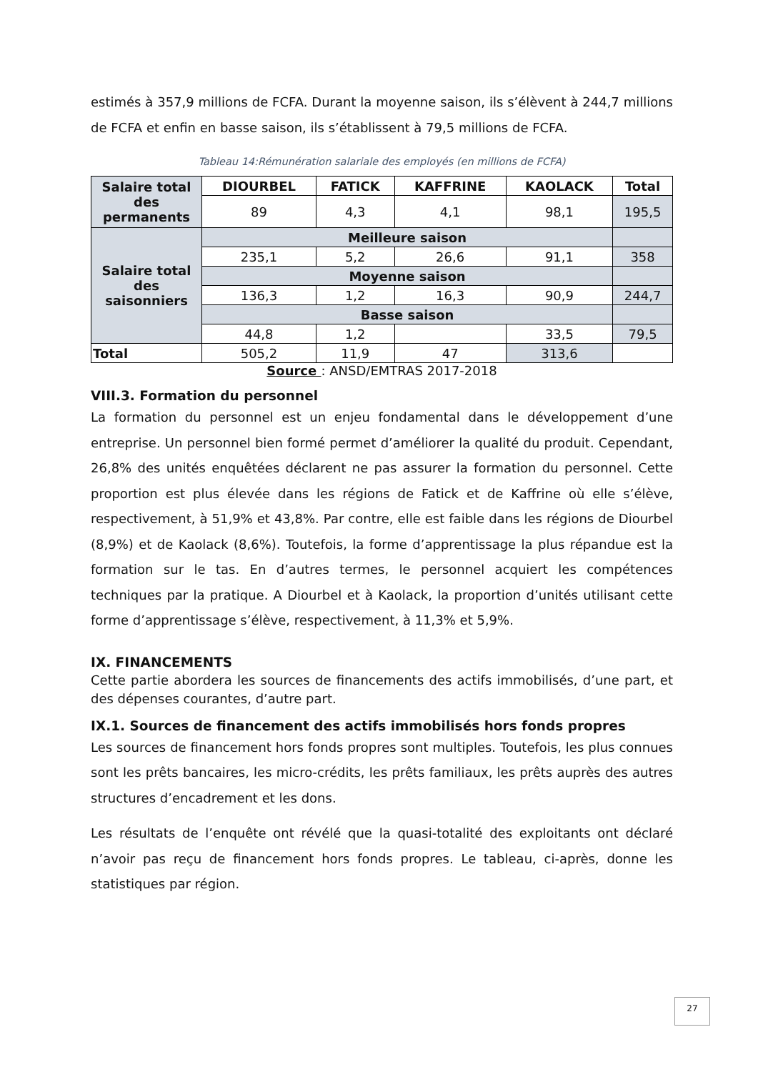estimés à 357,9 millions de FCFA. Durant la moyenne saison, ils s’élèvent à 244,7 millions de FCFA et enfin en basse saison, ils s’établissent à 79,5 millions de FCFA.
Tableau 14:Rémunération salariale des employés (en millions de FCFA)
| Salaire total des permanents | DIOURBEL | FATICK | KAFFRINE | KAOLACK | Total |
| --- | --- | --- | --- | --- | --- |
| | 89 | 4,3 | 4,1 | 98,1 | 195,5 |
| Salaire total des saisonniers | Meilleure saison | | | | |
| | 235,1 | 5,2 | 26,6 | 91,1 | 358 |
| | Moyenne saison | | | | |
| | 136,3 | 1,2 | 16,3 | 90,9 | 244,7 |
| | Basse saison | | | | |
| | 44,8 | 1,2 | | 33,5 | 79,5 |
| Total | 505,2 | 11,9 | 47 | 313,6 | |
Source : ANSD/EMTRAS 2017-2018
VIII.3. Formation du personnel
La formation du personnel est un enjeu fondamental dans le développement d’une entreprise. Un personnel bien formé permet d’améliorer la qualité du produit. Cependant, 26,8% des unités enquêtées déclarent ne pas assurer la formation du personnel. Cette proportion est plus élevée dans les régions de Fatick et de Kaffrine où elle s’élève, respectivement, à 51,9% et 43,8%. Par contre, elle est faible dans les régions de Diourbel (8,9%) et de Kaolack (8,6%). Toutefois, la forme d’apprentissage la plus répandue est la formation sur le tas. En d’autres termes, le personnel acquiert les compétences techniques par la pratique. A Diourbel et à Kaolack, la proportion d’unités utilisant cette forme d’apprentissage s’élève, respectivement, à 11,3% et 5,9%.
IX. FINANCEMENTS
Cette partie abordera les sources de financements des actifs immobilisés, d’une part, et des dépenses courantes, d’autre part.
IX.1. Sources de financement des actifs immobilisés hors fonds propres
Les sources de financement hors fonds propres sont multiples. Toutefois, les plus connues sont les prêts bancaires, les micro-crédits, les prêts familiaux, les prêts auprès des autres structures d’encadrement et les dons.
Les résultats de l’enquête ont révélé que la quasi-totalité des exploitants ont déclaré n’avoir pas reçu de financement hors fonds propres. Le tableau, ci-après, donne les statistiques par région.
27